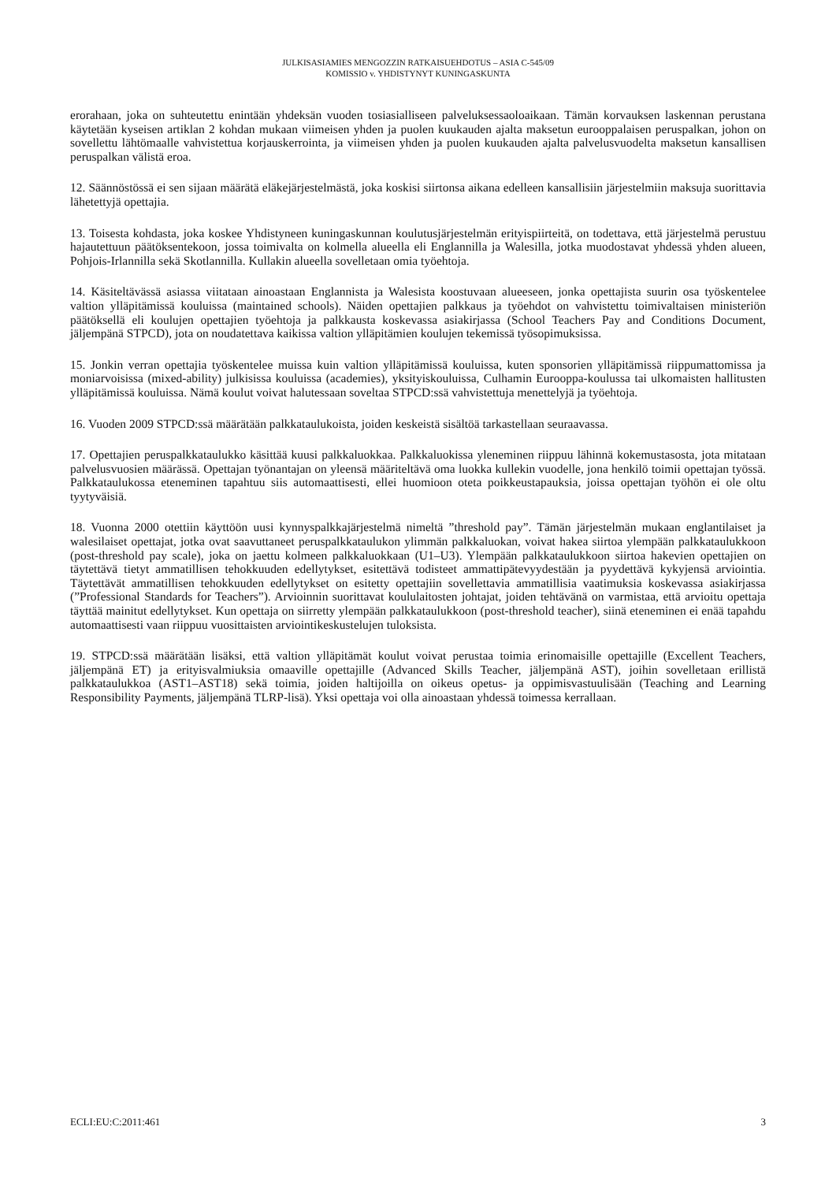JULKISASIAMIES MENGOZZIN RATKAISUEHDOTUS – ASIA C-545/09
KOMISSIO v. YHDISTYNYT KUNINGASKUNTA
erorahaan, joka on suhteutettu enintään yhdeksän vuoden tosiasialliseen palveluksessaoloaikaan. Tämän korvauksen laskennan perustana käytetään kyseisen artiklan 2 kohdan mukaan viimeisen yhden ja puolen kuukauden ajalta maksetun eurooppalaisen peruspalkan, johon on sovellettu lähtömaalle vahvistettua korjauskerrointa, ja viimeisen yhden ja puolen kuukauden ajalta palvelusvuodelta maksetun kansallisen peruspalkan välistä eroa.
12. Säännöstössä ei sen sijaan määrätä eläkejärjestelmästä, joka koskisi siirtonsa aikana edelleen kansallisiin järjestelmiin maksuja suorittavia lähetettyjä opettajia.
13. Toisesta kohdasta, joka koskee Yhdistyneen kuningaskunnan koulutusjärjestelmän erityispiirteitä, on todettava, että järjestelmä perustuu hajautettuun päätöksentekoon, jossa toimivalta on kolmella alueella eli Englannilla ja Walesilla, jotka muodostavat yhdessä yhden alueen, Pohjois-Irlannilla sekä Skotlannilla. Kullakin alueella sovelletaan omia työehtoja.
14. Käsiteltävässä asiassa viitataan ainoastaan Englannista ja Walesista koostuvaan alueeseen, jonka opettajista suurin osa työskentelee valtion ylläpitämissä kouluissa (maintained schools). Näiden opettajien palkkaus ja työehdot on vahvistettu toimivaltaisen ministeriön päätöksellä eli koulujen opettajien työehtoja ja palkkausta koskevassa asiakirjassa (School Teachers Pay and Conditions Document, jäljempänä STPCD), jota on noudatettava kaikissa valtion ylläpitämien koulujen tekemissä työsopimuksissa.
15. Jonkin verran opettajia työskentelee muissa kuin valtion ylläpitämissä kouluissa, kuten sponsorien ylläpitämissä riippumattomissa ja moniarvoisissa (mixed-ability) julkisissa kouluissa (academies), yksityiskouluissa, Culhamin Eurooppa-koulussa tai ulkomaisten hallitusten ylläpitämissä kouluissa. Nämä koulut voivat halutessaan soveltaa STPCD:ssä vahvistettuja menettelyjä ja työehtoja.
16. Vuoden 2009 STPCD:ssä määrätään palkkataulukoista, joiden keskeistä sisältöä tarkastellaan seuraavassa.
17. Opettajien peruspalkkataulukko käsittää kuusi palkkaluokkaa. Palkkaluokissa yleneminen riippuu lähinnä kokemustasosta, jota mitataan palvelusvuosien määrässä. Opettajan työnantajan on yleensä määriteltävä oma luokka kullekin vuodelle, jona henkilö toimii opettajan työssä. Palkkataulukossa eteneminen tapahtuu siis automaattisesti, ellei huomioon oteta poikkeustapauksia, joissa opettajan työhön ei ole oltu tyytyväisiä.
18. Vuonna 2000 otettiin käyttöön uusi kynnyspalkkajärjestelmä nimeltä ”threshold pay”. Tämän järjestelmän mukaan englantilaiset ja walesilaiset opettajat, jotka ovat saavuttaneet peruspalkkataulukon ylimmän palkkaluokan, voivat hakea siirtoa ylempään palkkataulukkoon (post-threshold pay scale), joka on jaettu kolmeen palkkaluokkaan (U1–U3). Ylempään palkkataulukkoon siirtoa hakevien opettajien on täytettävä tietyt ammatillisen tehokkuuden edellytykset, esitettävä todisteet ammattipätevyydestään ja pyydettävä kykyjensä arviointia. Täytettävät ammatillisen tehokkuuden edellytykset on esitetty opettajiin sovellettavia ammatillisia vaatimuksia koskevassa asiakirjassa (”Professional Standards for Teachers”). Arvioinnin suorittavat koululaitosten johtajat, joiden tehtävänä on varmistaa, että arvioitu opettaja täyttää mainitut edellytykset. Kun opettaja on siirretty ylempään palkkataulukkoon (post-threshold teacher), siinä eteneminen ei enää tapahdu automaattisesti vaan riippuu vuosittaisten arviointikeskustelujen tuloksista.
19. STPCD:ssä määrätään lisäksi, että valtion ylläpitämät koulut voivat perustaa toimia erinomaisille opettajille (Excellent Teachers, jäljempänä ET) ja erityisvalmiuksia omaaville opettajille (Advanced Skills Teacher, jäljempänä AST), joihin sovelletaan erillistä palkkataulukkoa (AST1–AST18) sekä toimia, joiden haltijoilla on oikeus opetus- ja oppimisvastuulisään (Teaching and Learning Responsibility Payments, jäljempänä TLRP-lisä). Yksi opettaja voi olla ainoastaan yhdessä toimessa kerrallaan.
ECLI:EU:C:2011:461 3